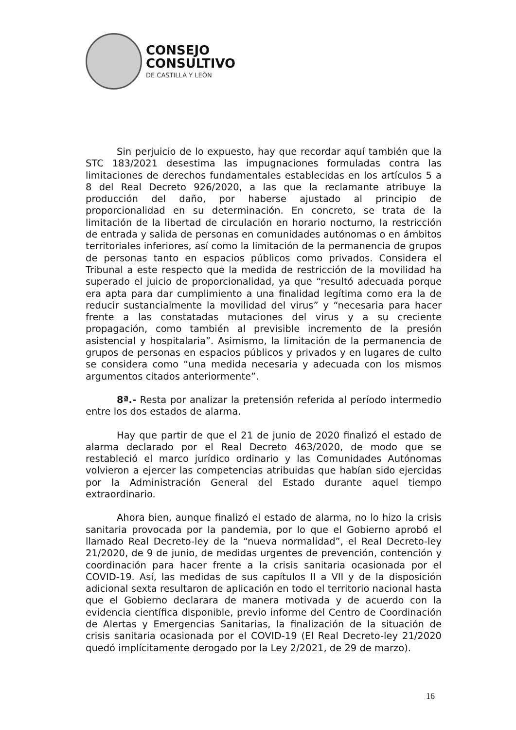CONSEJO
CONSULTIVO
DE CASTILLA Y LEÓN
Sin perjuicio de lo expuesto, hay que recordar aquí también que la STC 183/2021 desestima las impugnaciones formuladas contra las limitaciones de derechos fundamentales establecidas en los artículos 5 a 8 del Real Decreto 926/2020, a las que la reclamante atribuye la producción del daño, por haberse ajustado al principio de proporcionalidad en su determinación. En concreto, se trata de la limitación de la libertad de circulación en horario nocturno, la restricción de entrada y salida de personas en comunidades autónomas o en ámbitos territoriales inferiores, así como la limitación de la permanencia de grupos de personas tanto en espacios públicos como privados. Considera el Tribunal a este respecto que la medida de restricción de la movilidad ha superado el juicio de proporcionalidad, ya que “resultó adecuada porque era apta para dar cumplimiento a una finalidad legítima como era la de reducir sustancialmente la movilidad del virus” y “necesaria para hacer frente a las constatadas mutaciones del virus y a su creciente propagación, como también al previsible incremento de la presión asistencial y hospitalaria”. Asimismo, la limitación de la permanencia de grupos de personas en espacios públicos y privados y en lugares de culto se considera como “una medida necesaria y adecuada con los mismos argumentos citados anteriormente”.
8ª.- Resta por analizar la pretensión referida al período intermedio entre los dos estados de alarma.
Hay que partir de que el 21 de junio de 2020 finalizó el estado de alarma declarado por el Real Decreto 463/2020, de modo que se restableció el marco jurídico ordinario y las Comunidades Autónomas volvieron a ejercer las competencias atribuidas que habían sido ejercidas por la Administración General del Estado durante aquel tiempo extraordinario.
Ahora bien, aunque finalizó el estado de alarma, no lo hizo la crisis sanitaria provocada por la pandemia, por lo que el Gobierno aprobó el llamado Real Decreto-ley de la “nueva normalidad”, el Real Decreto-ley 21/2020, de 9 de junio, de medidas urgentes de prevención, contención y coordinación para hacer frente a la crisis sanitaria ocasionada por el COVID-19. Así, las medidas de sus capítulos II a VII y de la disposición adicional sexta resultaron de aplicación en todo el territorio nacional hasta que el Gobierno declarara de manera motivada y de acuerdo con la evidencia científica disponible, previo informe del Centro de Coordinación de Alertas y Emergencias Sanitarias, la finalización de la situación de crisis sanitaria ocasionada por el COVID-19 (El Real Decreto-ley 21/2020 quedó implícitamente derogado por la Ley 2/2021, de 29 de marzo).
16